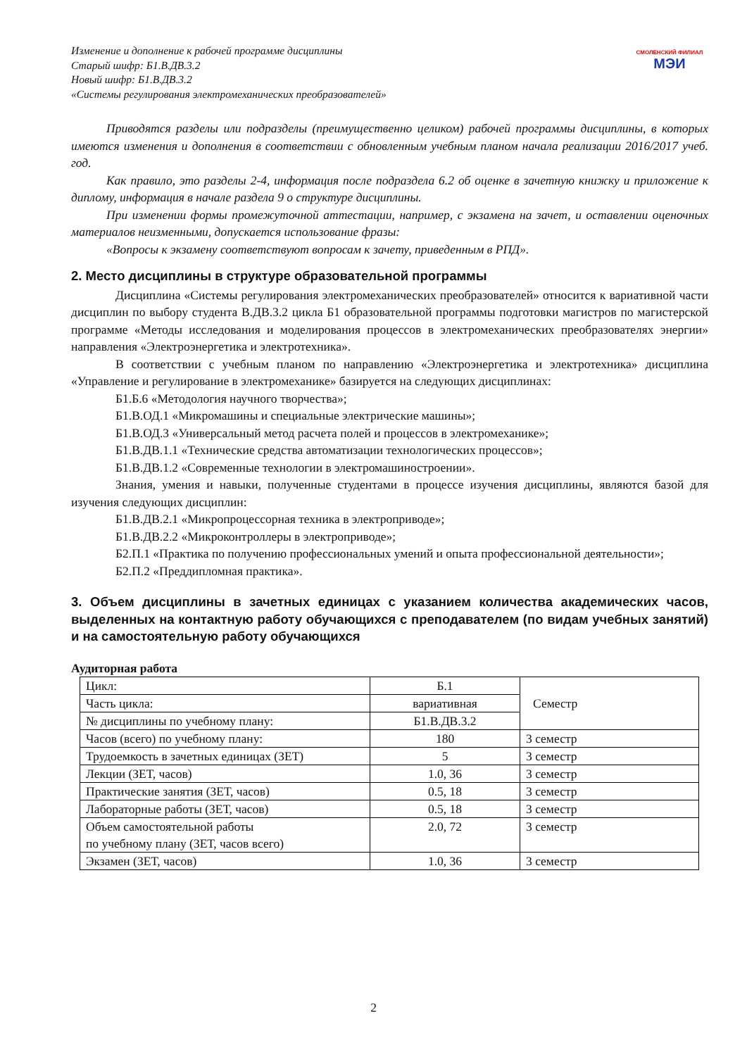Изменение и дополнение к рабочей программе дисциплины
Старый шифр: Б1.В.ДВ.3.2
Новый шифр: Б1.В.ДВ.3.2
«Системы регулирования электромеханических преобразователей»
СМОЛЕНСКИЙ ФИЛИАЛ
МЭИ
Приводятся разделы или подразделы (преимущественно целиком) рабочей программы дисциплины, в которых имеются изменения и дополнения в соответствии с обновленным учебным планом начала реализации 2016/2017 учеб. год.
Как правило, это разделы 2-4, информация после подраздела 6.2 об оценке в зачетную книжку и приложение к диплому, информация в начале раздела 9 о структуре дисциплины.
При изменении формы промежуточной аттестации, например, с экзамена на зачет, и оставлении оценочных материалов неизменными, допускается использование фразы:
«Вопросы к экзамену соответствуют вопросам к зачету, приведенным в РПД».
2. Место дисциплины в структуре образовательной программы
Дисциплина «Системы регулирования электромеханических преобразователей» относится к вариативной части дисциплин по выбору студента В.ДВ.3.2 цикла Б1 образовательной программы подготовки магистров по магистерской программе «Методы исследования и моделирования процессов в электромеханических преобразователях энергии» направления «Электроэнергетика и электротехника».
В соответствии с учебным планом по направлению «Электроэнергетика и электротехника» дисциплина «Управление и регулирование в электромеханике» базируется на следующих дисциплинах:
Б1.Б.6 «Методология научного творчества»;
Б1.В.ОД.1 «Микромашины и специальные электрические машины»;
Б1.В.ОД.3 «Универсальный метод расчета полей и процессов в электромеханике»;
Б1.В.ДВ.1.1 «Технические средства автоматизации технологических процессов»;
Б1.В.ДВ.1.2 «Современные технологии в электромашиностроении».
Знания, умения и навыки, полученные студентами в процессе изучения дисциплины, являются базой для изучения следующих дисциплин:
Б1.В.ДВ.2.1 «Микропроцессорная техника в электроприводе»;
Б1.В.ДВ.2.2 «Микроконтроллеры в электроприводе»;
Б2.П.1 «Практика по получению профессиональных умений и опыта профессиональной деятельности»;
Б2.П.2 «Преддипломная практика».
3. Объем дисциплины в зачетных единицах с указанием количества академических часов, выделенных на контактную работу обучающихся с преподавателем (по видам учебных занятий) и на самостоятельную работу обучающихся
Аудиторная работа
| Цикл: | Б.1 | Семестр |
| Часть цикла: | вариативная | |
| № дисциплины по учебному плану: | Б1.В.ДВ.3.2 | |
| Часов (всего) по учебному плану: | 180 | 3 семестр |
| Трудоемкость в зачетных единицах (ЗЕТ) | 5 | 3 семестр |
| Лекции (ЗЕТ, часов) | 1.0, 36 | 3 семестр |
| Практические занятия (ЗЕТ, часов) | 0.5, 18 | 3 семестр |
| Лабораторные работы (ЗЕТ, часов) | 0.5, 18 | 3 семестр |
| Объем самостоятельной работы по учебному плану (ЗЕТ, часов всего) | 2.0, 72 | 3 семестр |
| Экзамен (ЗЕТ, часов) | 1.0, 36 | 3 семестр |
2